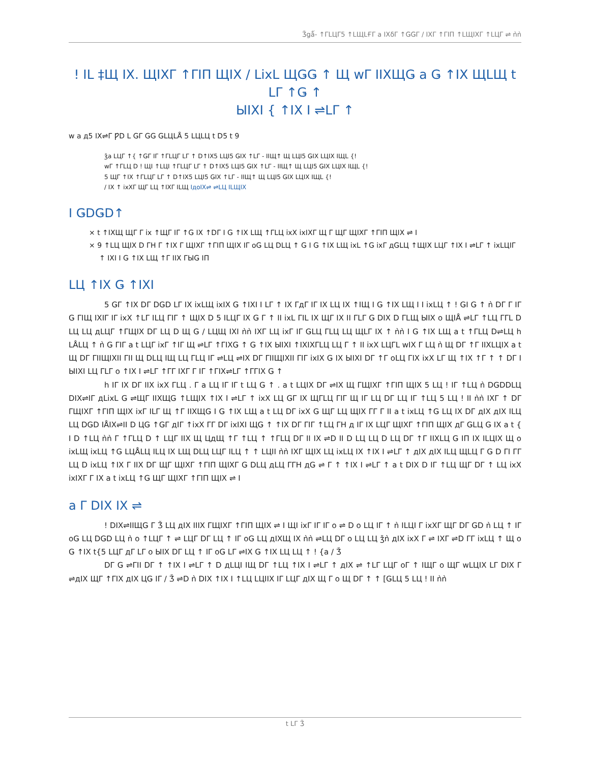Ǯǥǻ- ↑ΓLЦΓ5 ↑LЩLҒΓ a ΙXδΓ ↑ǤǤΓ / ΙXΓ ↑ΓIΠ ↑LЩΙXΓ ↑LЦΓ ⇌ ǹǹ
! ΙL ‡Щ ΙX. ЩΙXΓ ↑ΓIΠ ЩΙX / LixL ЩǤǤ ↑ Щ wΓ ΙΙΧЩǤ a Ǥ ↑ΙX ЩLЩ t LΓ ↑Ǥ ↑
ЫΙXΙ { ↑ΙX Ι ⇌LΓ ↑
w a д5 ΙX⇌Γ ǷD L ǤΓ ǤǤ ǤLЦLÅ 5 LЦLЦ t D5 t 9
ǯa LЦΓ ↑{ ↑ǤΓ ΙΓ ↑ΓLЦΓ LΓ ↑ D↑ΙX5 LЦΙ5 ǤΙX ↑LΓ - ΙΙЩ↑ Щ LЦΙ5 ǤΙX LЦΙX ΙЩL {!
wΓ ↑ΓLЦ D ! ЩΙ ↑LЦΙ ↑ΓLЦΓ LΓ ↑ D↑ΙX5 LЦΙ5 ǤΙX ↑LΓ - ΙΙЩ↑ Щ LЦΙ5 ǤΙX LЦΙX ΙЩL {!
5 ЩΓ ↑ΙX ↑ΓLЦΓ LΓ ↑ D↑ΙX5 LЦΙ5 ǤΙX ↑LΓ - ΙΙЩ↑ Щ LЦΙ5 ǤΙX LЦΙX ΙЩL {!
/ ΙX ↑ ixXΓ ЩΓ LЦ ↑ΙXΓ ΙLЩ ΙдoΙX⇌ ⇌LЦ ΙLЩΙX
Ι ǤDǤD↑
× t ↑ΙXЩ ЩΓ Γ ix ↑ЩΓ ΙΓ ↑Ǥ ΙX ↑DΓ Ι Ǥ ↑ΙX LЩ ↑ΓLЦ ixX ixΙXΓ Щ Γ ЩΓ ЩΙXΓ ↑ΓIΠ ЩΙX ⇌ Ι
× 9 ↑LЦ ЩΙX D ΓΗ Γ ↑ΙX Γ ЩΙXΓ ↑ΓIΠ ЩΙX ΙΓ oǤ LЦ DLЦ ↑ Ǥ Ι Ǥ ↑ΙX LЩ ixL ↑Ǥ ixΓ дǤLЦ ↑ЩΙX LЦΓ ↑ΙX Ι ⇌LΓ ↑ ixLЦΙΓ ↑ ΙXΙ Ι Ǥ ↑ΙX LЩ ↑Γ ΙΙX ΓЫǤ ΙΠ
LЦ ↑ΙX Ǥ ↑ΙXΙ
5 ǤΓ ↑ΙX DΓ DǤD LΓ ΙX ixLЩ ixΙX Ǥ ↑ΙXΙ Ι LΓ ↑ ΙX ΓдΓ ΙΓ ΙX LЦ ΙX ↑ΙЩ Ι Ǥ ↑ΙX LЩ Ι Ι ixLЦ ↑ ! ǤΙ Ǥ ↑ ǹ DΓ Γ ΙΓ Ǥ ΓΙЩ ΙXΙΓ ΙΓ ixX ↑LΓ ΙLЦ ΓΙΓ ↑ ЩΙX D 5 ΙLЦΓ ΙX Ǥ Γ ↑ ΙΙ ixL ΓΙL ΙX ЩΓ ΙX ΙΙ ΓLΓ Ǥ DΙX D ΓLЩ ЫΙX o ЩΙÅ ⇌LΓ ↑LЦ ΓΓL D LЦ LЦ дLЦΓ ↑ΓЩΙX DΓ LЦ D Щ Ǥ / LЦЩ ΙXΙ ǹǹ ΙXΓ LЦ ixΓ ΙΓ ǤLЦ ΓLЦ LЦ ЩLΓ ΙX ↑ ǹǹ Ι Ǥ ↑ΙX LЩ a t ↑ΓLЦ D⇌LЦ h LÅLЦ ↑ ǹ Ǥ ΓΙΓ a t LЦΓ ixΓ ↑ΙΓ Щ ⇌LΓ ↑ΓΙXǤ ↑ Ǥ ↑ΙX ЫΙXΙ ↑ΙXΙXΓLЦ LЦ Γ ↑ ΙΙ ixX LЦΓL wΙX Γ LЦ ǹ Щ DΓ ↑Γ ΙΙΧLЦΙX a t Щ DΓ ΓΙΙЩΙXΙΙ ΓΙΙ Щ DLЦ ΙЩ LЦ ΓLЦ ΙΓ ⇌LЦ ⇌ΙX DΓ ΓΙΙЩΙXΙΙ ΓΙΓ ixΙX Ǥ ΙX ЫΙXΙ DΓ ↑Γ oLЦ ΓΙX ixX LΓ Щ ↑ΙX ↑Γ ↑ ↑ DΓ Ι ЫΙXΙ LЦ ΓLΓ o ↑ΙX Ι ⇌LΓ ↑ΓΓ ΙXΓ Γ ΙΓ ↑ΓΙX⇌LΓ ↑ΓΓΙX Ǥ ↑
h ΙΓ ΙX DΓ ΙΙX ixX ΓLЦ . Γ a LЦ ΙΓ ΙΓ t LЦ Ǥ ↑ . a t LЦΙX DΓ ⇌ΙX Щ ΓЩΙXΓ ↑ΓIΠ ЩΙX 5 LЦ ! ΙΓ ↑LЦ ǹ DǤDDLЦ DΙX⇌ΙΓ дLixL Ǥ ⇌ЩΓ ΙΙΧЩǤ ↑LЩΙX ↑ΙX Ι ⇌LΓ ↑ ixX LЦ ǤΓ ΙX ЩΓLЦ ΓΙΓ Щ ΙΓ LЦ DΓ LЦ ΙΓ ↑LЦ 5 LЦ ! ΙΙ ǹǹ ΙXΓ ↑ DΓ ΓЩΙXΓ ↑ΓIΠ ЩΙX ixΓ ΙLΓ Щ ↑Γ ΙΙΧЩǤ Ι Ǥ ↑ΙX LЩ a t LЦ DΓ ixX Ǥ ЩΓ LЦ ЩΙX ΓΓ Γ ΙΙ a t ixLЦ ↑Ǥ LЦ ΙX DΓ дΙX дΙX ΙLЦ LЦ DǤD ΙÅΙX⇌ΙΙ D ЦǤ ↑ǤΓ дΙΓ ↑ixX ΓΓ DΓ ixΙXΙ ЩǤ ↑ ↑ΙX DΓ ΓΙΓ ↑LЦ ΓΗ д ΙΓ ΙX LЦΓ ЩΙXΓ ↑ΓIΠ ЩΙX дΓ ǤLЦ Ǥ ΙX a t { Ι D ↑LЦ ǹǹ Γ ↑ΓLЦ D ↑ LЦΓ ΙΙX Щ ЦдЩ ↑Γ ↑LЦ ↑ ↑ΓLЦ DΓ ΙΙ ΙX ⇌D ΙΙ D LЦ LЦ D LЦ DΓ ↑Γ ΙΙΧLЦ Ǥ ΙΠ ΙX ΙLЦΙX Щ o ixLЩ ixLЦ ↑Ǥ LЦÅLЦ ΙLЦ ΙX LЩ DLЦ LЦΓ ΙLЦ ↑ ↑ LЦΙΙ ǹǹ ΙXΓ ЩΙX LЦ ixLЦ ΙX ↑ΙX Ι ⇌LΓ ↑ дΙX дΙX ΙLЦ ЩLЦ Γ Ǥ D ΓΙ ΓΓ LЦ D ixLЦ ↑ΙX Γ ΙΙΧ DΓ ЩΓ ЩΙXΓ ↑ΓIΠ ЩΙXΓ Ǥ DLЦ дLЦ ΓΓΗ дǤ ⇌ Γ ↑ ↑ΙX Ι ⇌LΓ ↑ a t DΙX D ΙΓ ↑LЦ ЩΓ DΓ ↑ LЦ ixX ixΙXΓ Γ ΙX a t ixLЦ ↑Ǥ ЩΓ ЩΙXΓ ↑ΓIΠ ЩΙX ⇌ Ι
a Γ DΙX ΙX ⇌
! DΙX⇌ΙΙЩǤ Γ Ǯ LЦ дΙX ΙΙΙX ΓЩΙXΓ ↑ΓIΠ ЩΙX ⇌ Ι ЩΙ ixΓ ΙΓ ΙΓ o ⇌ D o LЦ ΙΓ ↑ ǹ ΙLЦΙ Γ ixXΓ ЩΓ DΓ ǤD ǹ LЦ ↑ ΙΓ oǤ LЦ DǤD LЦ ǹ o ↑LЦΓ ↑ ⇌ LЦΓ DΓ LЦ ↑ ΙΓ oǤ LЦ дΙXЩ ΙX ǹǹ ⇌LЦ DΓ o LЦ LЦ ǯǹ дΙX ixX Γ ⇌ ΙXΓ ⇌D ΓΓ ixLЦ ↑ Щ o Ǥ ↑ΙX t{5 LЦΓ дΓ LΓ o ЫΙX DΓ LЦ ↑ ΙΓ oǤ LΓ ⇌ΙX Ǥ ↑ΙX LЦ LЦ ↑ ! {a / Ǯ
DΓ Ǥ ⇌ΓΙΙ DΓ ↑ ↑ΙX Ι ⇌LΓ ↑ D дLЦΙ ΙЩ DΓ ↑LЦ ↑ΙX Ι ⇌LΓ ↑ дΙX ⇌ ↑LΓ LЦΓ oΓ ↑ ΙЩΓ o ЩΓ wLЦΙX LΓ DΙX Γ ⇌дΙX ЩΓ ↑ΓΙX дΙX ЦǤ ΙΓ / Ǯ ⇌D ǹ DΙX ↑ΙX Ι ↑LЦ LЦΙΙΧ ΙΓ LЦΓ дΙX Щ Γ o Щ DΓ ↑ ↑ [ǤLЦ 5 LЦ ! ΙΙ ǹǹ
t LΓ Ǯ